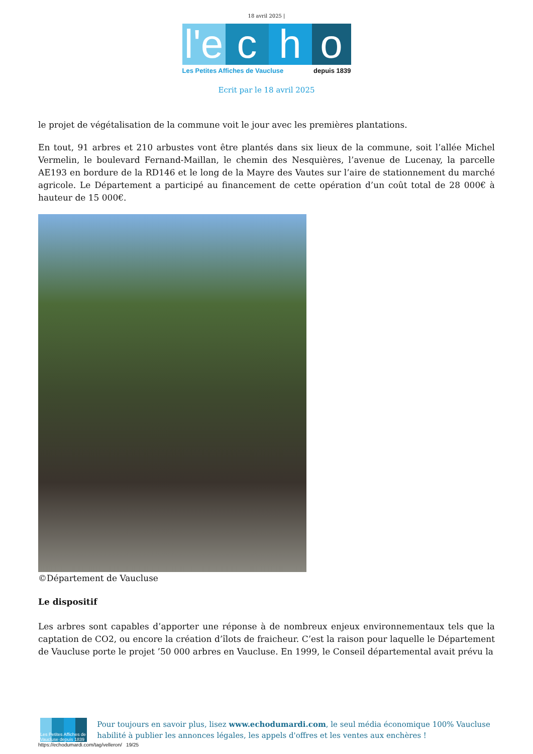18 avril 2025 |
l'e
c
h
o
Les Petites Affiches de Vaucluse depuis 1839
Ecrit par le 18 avril 2025
le projet de végétalisation de la commune voit le jour avec les premières plantations.
En tout, 91 arbres et 210 arbustes vont être plantés dans six lieux de la commune, soit l’allée Michel Vermelin, le boulevard Fernand-Maillan, le chemin des Nesquières, l’avenue de Lucenay, la parcelle AE193 en bordure de la RD146 et le long de la Mayre des Vautes sur l’aire de stationnement du marché agricole. Le Département a participé au financement de cette opération d’un coût total de 28 000€ à hauteur de 15 000€.
©Département de Vaucluse
Le dispositif
Les arbres sont capables d’apporter une réponse à de nombreux enjeux environnementaux tels que la captation de CO2, ou encore la création d’îlots de fraicheur. C’est la raison pour laquelle le Département de Vaucluse porte le projet ’50 000 arbres en Vaucluse. En 1999, le Conseil départemental avait prévu la
Les Petites Affiches de Vaucluse depuis 1839
Pour toujours en savoir plus, lisez www.echodumardi.com, le seul média économique 100% Vaucluse habilité à publier les annonces légales, les appels d'offres et les ventes aux enchères !
https://echodumardi.com/tag/velleron/ 19/25